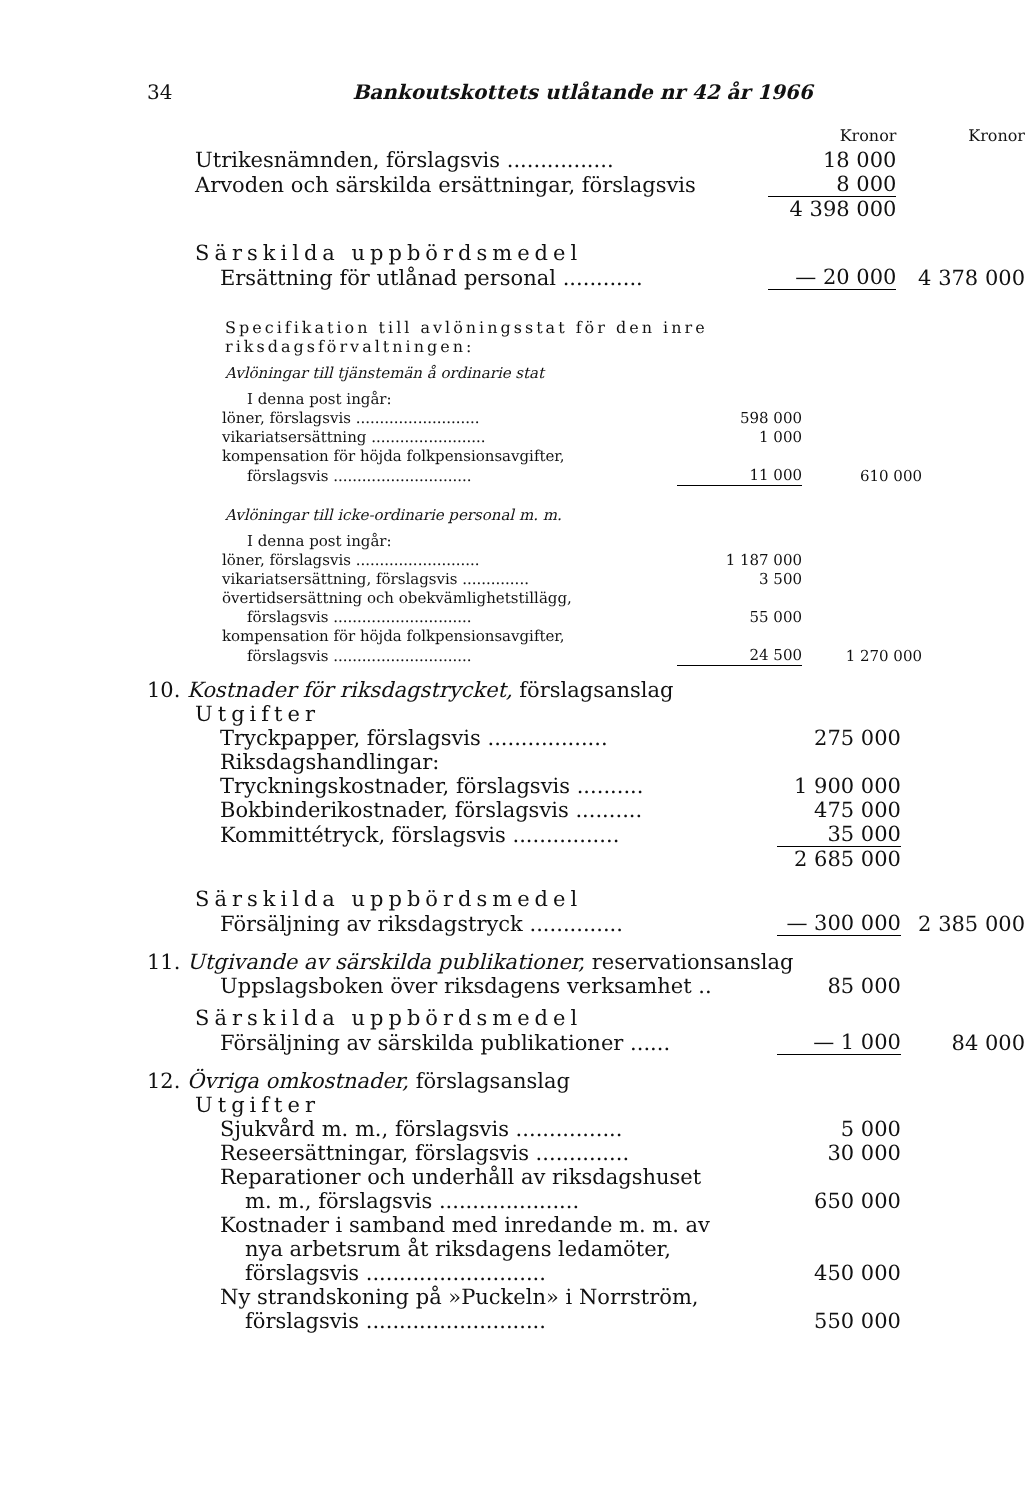34 Bankoutskottets utlåtande nr 42 år 1966
| | Kronor | Kronor |
| Utrikesnämnden, förslagsvis ................ | 18 000 | |
| Arvoden och särskilda ersättningar, förslagsvis | 8 000 | |
| | 4 398 000 | |
| Särskilda uppbördsmedel | | |
| Ersättning för utlånad personal ............ | — 20 000 | 4 378 000 |
Specifikation till avlöningsstat för den inre riksdagsförvaltningen:
Avlöningar till tjänstemän å ordinarie stat
| I denna post ingår: | | |
| löner, förslagsvis .......................... | 598 000 | |
| vikariatsersättning ........................ | 1 000 | |
| kompensation för höjda folkpensionsavgifter, | | |
| förslagsvis ............................. | 11 000 | 610 000 |
Avlöningar till icke-ordinarie personal m. m.
| I denna post ingår: | | |
| löner, förslagsvis .......................... | 1 187 000 | |
| vikariatsersättning, förslagsvis .............. | 3 500 | |
| övertidsersättning och obekvämlighetstillägg, | | |
| förslagsvis ............................. | 55 000 | |
| kompensation för höjda folkpensionsavgifter, | | |
| förslagsvis ............................. | 24 500 | 1 270 000 |
| 10. Kostnader för riksdagstrycket, förslagsanslag | | |
| Utgifter | | |
| Tryckpapper, förslagsvis .................. | 275 000 | |
| Riksdagshandlingar: | | |
| Tryckningskostnader, förslagsvis .......... | 1 900 000 | |
| Bokbinderikostnader, förslagsvis .......... | 475 000 | |
| Kommittétryck, förslagsvis ................ | 35 000 | |
| | 2 685 000 | |
| Särskilda uppbördsmedel | | |
| Försäljning av riksdagstryck .............. | — 300 000 | 2 385 000 |
| 11. Utgivande av särskilda publikationer, reservationsanslag | | |
| Uppslagsboken över riksdagens verksamhet .. | 85 000 | |
| Särskilda uppbördsmedel | | |
| Försäljning av särskilda publikationer ...... | — 1 000 | 84 000 |
| 12. Övriga omkostnader, förslagsanslag | | |
| Utgifter | | |
| Sjukvård m. m., förslagsvis ................ | 5 000 | |
| Reseersättningar, förslagsvis .............. | 30 000 | |
| Reparationer och underhåll av riksdagshuset | | |
| m. m., förslagsvis ..................... | 650 000 | |
| Kostnader i samband med inredande m. m. av | | |
| nya arbetsrum åt riksdagens ledamöter, | | |
| förslagsvis ........................... | 450 000 | |
| Ny strandskoning på »Puckeln» i Norrström, | | |
| förslagsvis ........................... | 550 000 | |